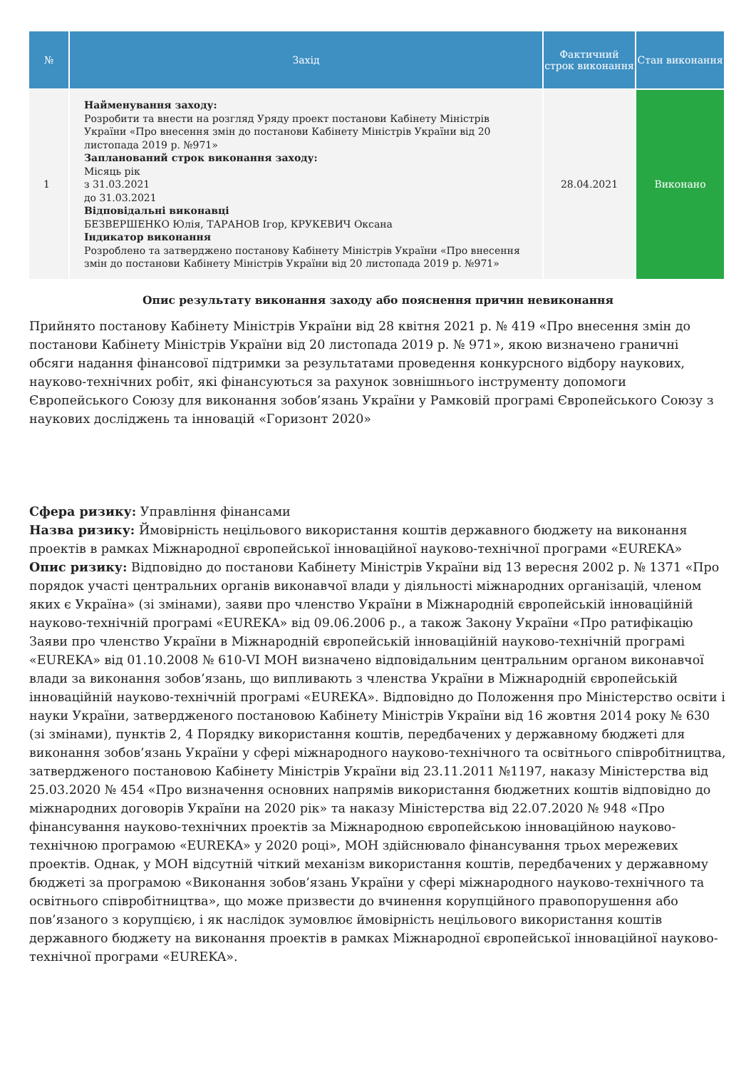| № | Захід | Фактичний строк виконання | Стан виконання |
| --- | --- | --- | --- |
| 1 | Найменування заходу: Розробити та внести на розгляд Уряду проект постанови Кабінету Міністрів України «Про внесення змін до постанови Кабінету Міністрів України від 20 листопада 2019 р. №971» Запланований строк виконання заходу: Місяць рік з 31.03.2021 до 31.03.2021 Відповідальні виконавці БЕЗВЕРШЕНКО Юлія, ТАРАНОВ Ігор, КРУКЕВИЧ Оксана Індикатор виконання Розроблено та затверджено постанову Кабінету Міністрів України «Про внесення змін до постанови Кабінету Міністрів України від 20 листопада 2019 р. №971» | 28.04.2021 | Виконано |
Опис результату виконання заходу або пояснення причин невиконання
Прийнято постанову Кабінету Міністрів України від 28 квітня 2021 р. № 419 «Про внесення змін до постанови Кабінету Міністрів України від 20 листопада 2019 р. № 971», якою визначено граничні обсяги надання фінансової підтримки за результатами проведення конкурсного відбору наукових, науково-технічних робіт, які фінансуються за рахунок зовнішнього інструменту допомоги Європейського Союзу для виконання зобов’язань України у Рамковій програмі Європейського Союзу з наукових досліджень та інновацій «Горизонт 2020»
Сфера ризику: Управління фінансами
Назва ризику: Ймовірність нецільового використання коштів державного бюджету на виконання проектів в рамках Міжнародної європейської інноваційної науково-технічної програми «EUREKA»
Опис ризику: Відповідно до постанови Кабінету Міністрів України від 13 вересня 2002 р. № 1371 «Про порядок участі центральних органів виконавчої влади у діяльності міжнародних організацій, членом яких є Україна» (зі змінами), заяви про членство України в Міжнародній європейській інноваційній науково-технічній програмі «EUREKA» від 09.06.2006 р., а також Закону України «Про ратифікацію Заяви про членство України в Міжнародній європейській інноваційній науково-технічній програмі «EUREKA» від 01.10.2008 № 610-VI МОН визначено відповідальним центральним органом виконавчої влади за виконання зобов’язань, що випливають з членства України в Міжнародній європейській інноваційній науково-технічній програмі «EUREKA». Відповідно до Положення про Міністерство освіти і науки України, затвердженого постановою Кабінету Міністрів України від 16 жовтня 2014 року № 630 (зі змінами), пунктів 2, 4 Порядку використання коштів, передбачених у державному бюджеті для виконання зобов’язань України у сфері міжнародного науково-технічного та освітнього співробітництва, затвердженого постановою Кабінету Міністрів України від 23.11.2011 №1197, наказу Міністерства від 25.03.2020 № 454 «Про визначення основних напрямів використання бюджетних коштів відповідно до міжнародних договорів України на 2020 рік» та наказу Міністерства від 22.07.2020 № 948 «Про фінансування науково-технічних проектів за Міжнародною європейською інноваційною науково-технічною програмою «EUREKA» у 2020 році», МОН здійснювало фінансування трьох мережевих проектів. Однак, у МОН відсутній чіткий механізм використання коштів, передбачених у державному бюджеті за програмою «Виконання зобов’язань України у сфері міжнародного науково-технічного та освітнього співробітництва», що може призвести до вчинення корупційного правопорушення або пов’язаного з корупцією, і як наслідок зумовлює ймовірність нецільового використання коштів державного бюджету на виконання проектів в рамках Міжнародної європейської інноваційної науково-технічної програми «EUREKA».